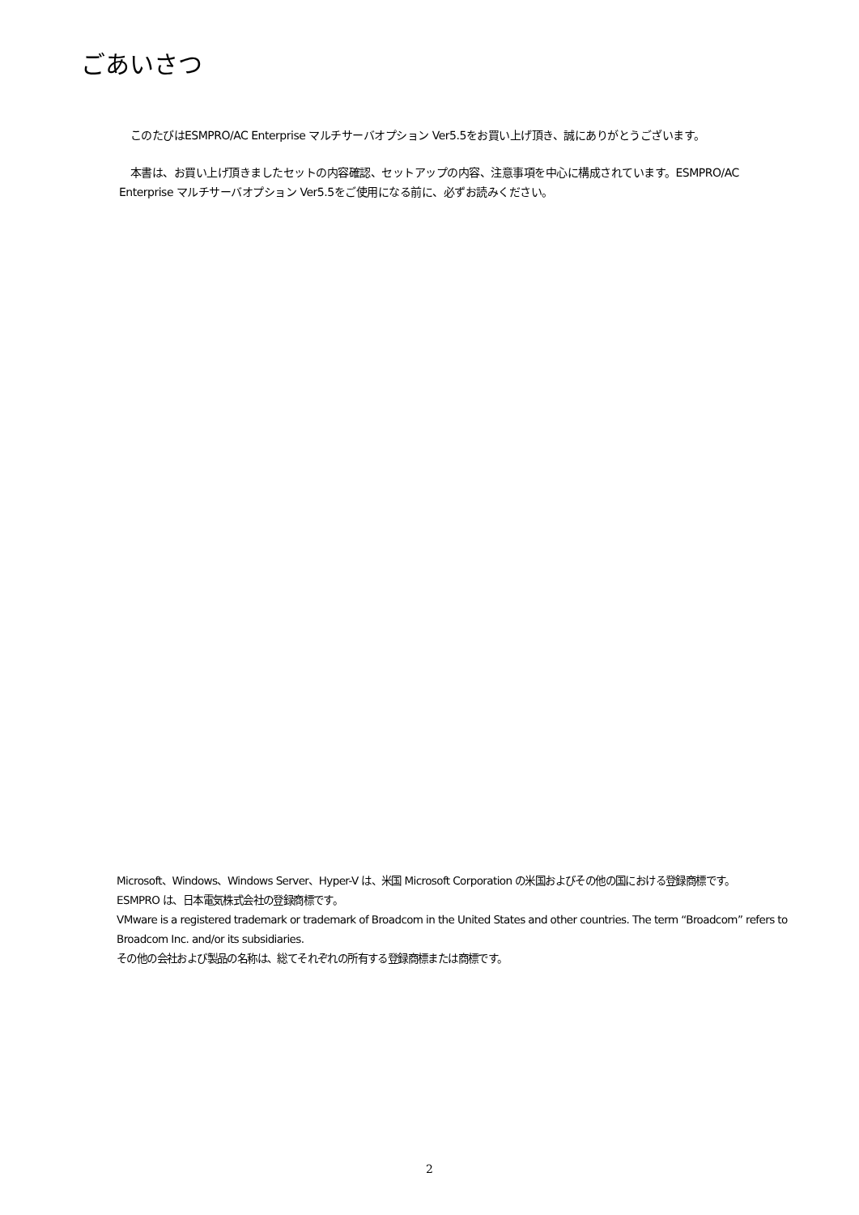ごあいさつ
　このたびはESMPRO/AC Enterprise マルチサーバオプション Ver5.5をお買い上げ頂き、誠にありがとうございます。
　本書は、お買い上げ頂きましたセットの内容確認、セットアップの内容、注意事項を中心に構成されています。ESMPRO/AC Enterprise マルチサーバオプション Ver5.5をご使用になる前に、必ずお読みください。
Microsoft、Windows、Windows Server、Hyper-V は、米国 Microsoft Corporation の米国およびその他の国における登録商標です。
ESMPRO は、日本電気株式会社の登録商標です。
VMware is a registered trademark or trademark of Broadcom in the United States and other countries. The term “Broadcom” refers to Broadcom Inc. and/or its subsidiaries.
その他の会社および製品の名称は、総てそれぞれの所有する登録商標または商標です。
2